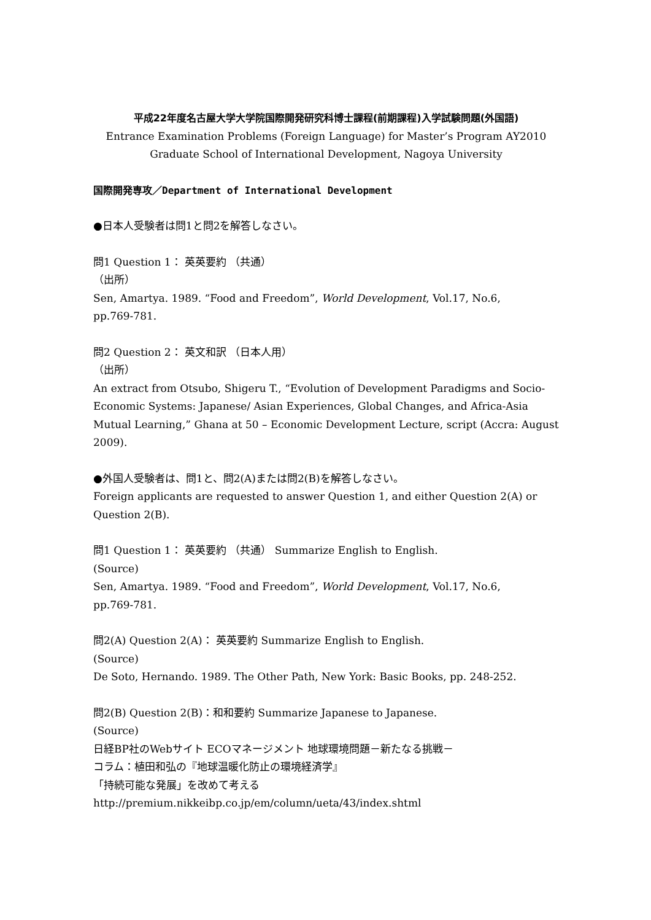平成22年度名古屋大学大学院国際開発研究科博士課程(前期課程)入学試験問題(外国語)
Entrance Examination Problems (Foreign Language) for Master’s Program AY2010
Graduate School of International Development, Nagoya University
国際開発専攻／Department of International Development
●日本人受験者は問1と問2を解答しなさい。
問1 Question 1： 英英要約 （共通）
（出所）
Sen, Amartya. 1989. “Food and Freedom”, World Development, Vol.17, No.6,
pp.769-781.
問2 Question 2： 英文和訳 （日本人用）
（出所）
An extract from Otsubo, Shigeru T., “Evolution of Development Paradigms and Socio-Economic Systems: Japanese/ Asian Experiences, Global Changes, and Africa-Asia Mutual Learning,” Ghana at 50 – Economic Development Lecture, script (Accra: August 2009).
●外国人受験者は、問1と、問2(A)または問2(B)を解答しなさい。
Foreign applicants are requested to answer Question 1, and either Question 2(A) or Question 2(B).
問1 Question 1： 英英要約 （共通） Summarize English to English.
(Source)
Sen, Amartya. 1989. “Food and Freedom”, World Development, Vol.17, No.6,
pp.769-781.
問2(A) Question 2(A)： 英英要約 Summarize English to English.
(Source)
De Soto, Hernando. 1989. The Other Path, New York: Basic Books, pp. 248-252.
問2(B) Question 2(B)：和和要約 Summarize Japanese to Japanese.
(Source)
日経BP社のWebサイト ECOマネージメント 地球環境問題－新たなる挑戦－
コラム：植田和弘の『地球温暖化防止の環境経済学』
「持続可能な発展」を改めて考える
http://premium.nikkeibp.co.jp/em/column/ueta/43/index.shtml